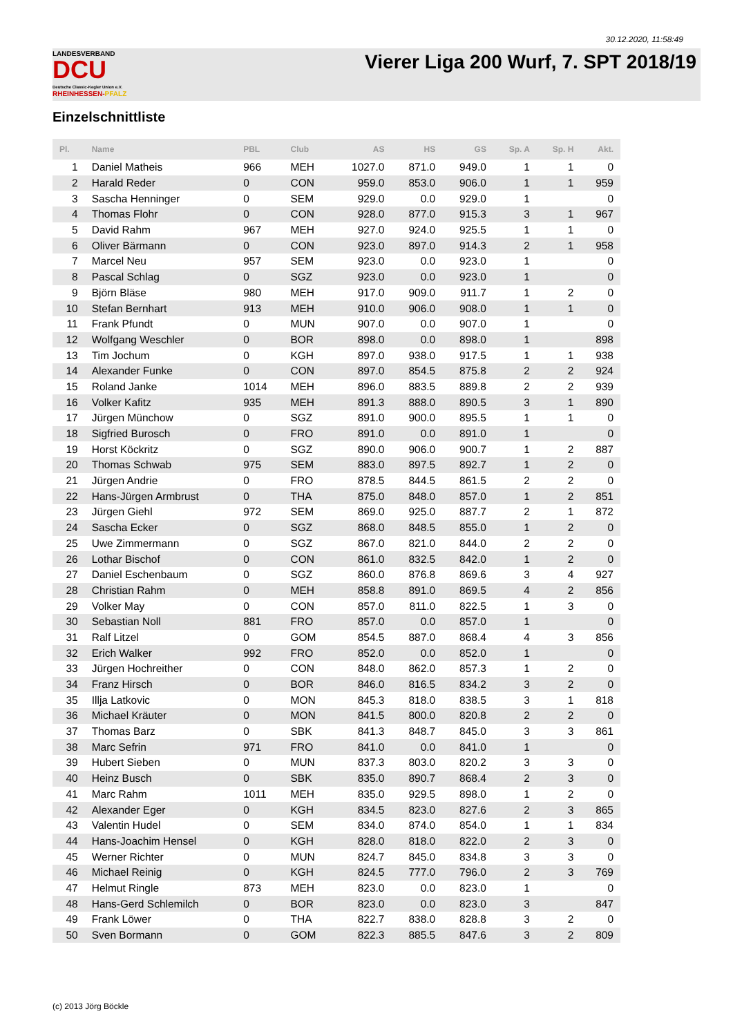30.12.2020, 11:58:49
LANDESVERBAND
DCU
Deutsche Classic-Kegler Union e.V.
RHEINHESSEN-PFALZ
Vierer Liga 200 Wurf, 7. SPT 2018/19
Einzelschnittliste
| Pl. | Name | PBL | Club | AS | HS | GS | Sp. A | Sp. H | Akt. |
| --- | --- | --- | --- | --- | --- | --- | --- | --- | --- |
| 1 | Daniel Matheis | 966 | MEH | 1027.0 | 871.0 | 949.0 | 1 | 1 | 0 |
| 2 | Harald Reder | 0 | CON | 959.0 | 853.0 | 906.0 | 1 | 1 | 959 |
| 3 | Sascha Henninger | 0 | SEM | 929.0 | 0.0 | 929.0 | 1 | | 0 |
| 4 | Thomas Flohr | 0 | CON | 928.0 | 877.0 | 915.3 | 3 | 1 | 967 |
| 5 | David Rahm | 967 | MEH | 927.0 | 924.0 | 925.5 | 1 | 1 | 0 |
| 6 | Oliver Bärmann | 0 | CON | 923.0 | 897.0 | 914.3 | 2 | 1 | 958 |
| 7 | Marcel Neu | 957 | SEM | 923.0 | 0.0 | 923.0 | 1 | | 0 |
| 8 | Pascal Schlag | 0 | SGZ | 923.0 | 0.0 | 923.0 | 1 | | 0 |
| 9 | Björn Bläse | 980 | MEH | 917.0 | 909.0 | 911.7 | 1 | 2 | 0 |
| 10 | Stefan Bernhart | 913 | MEH | 910.0 | 906.0 | 908.0 | 1 | 1 | 0 |
| 11 | Frank Pfundt | 0 | MUN | 907.0 | 0.0 | 907.0 | 1 | | 0 |
| 12 | Wolfgang Weschler | 0 | BOR | 898.0 | 0.0 | 898.0 | 1 | | 898 |
| 13 | Tim Jochum | 0 | KGH | 897.0 | 938.0 | 917.5 | 1 | 1 | 938 |
| 14 | Alexander Funke | 0 | CON | 897.0 | 854.5 | 875.8 | 2 | 2 | 924 |
| 15 | Roland Janke | 1014 | MEH | 896.0 | 883.5 | 889.8 | 2 | 2 | 939 |
| 16 | Volker Kafitz | 935 | MEH | 891.3 | 888.0 | 890.5 | 3 | 1 | 890 |
| 17 | Jürgen Münchow | 0 | SGZ | 891.0 | 900.0 | 895.5 | 1 | 1 | 0 |
| 18 | Sigfried Burosch | 0 | FRO | 891.0 | 0.0 | 891.0 | 1 | | 0 |
| 19 | Horst Köckritz | 0 | SGZ | 890.0 | 906.0 | 900.7 | 1 | 2 | 887 |
| 20 | Thomas Schwab | 975 | SEM | 883.0 | 897.5 | 892.7 | 1 | 2 | 0 |
| 21 | Jürgen Andrie | 0 | FRO | 878.5 | 844.5 | 861.5 | 2 | 2 | 0 |
| 22 | Hans-Jürgen Armbrust | 0 | THA | 875.0 | 848.0 | 857.0 | 1 | 2 | 851 |
| 23 | Jürgen Giehl | 972 | SEM | 869.0 | 925.0 | 887.7 | 2 | 1 | 872 |
| 24 | Sascha Ecker | 0 | SGZ | 868.0 | 848.5 | 855.0 | 1 | 2 | 0 |
| 25 | Uwe Zimmermann | 0 | SGZ | 867.0 | 821.0 | 844.0 | 2 | 2 | 0 |
| 26 | Lothar Bischof | 0 | CON | 861.0 | 832.5 | 842.0 | 1 | 2 | 0 |
| 27 | Daniel Eschenbaum | 0 | SGZ | 860.0 | 876.8 | 869.6 | 3 | 4 | 927 |
| 28 | Christian Rahm | 0 | MEH | 858.8 | 891.0 | 869.5 | 4 | 2 | 856 |
| 29 | Volker May | 0 | CON | 857.0 | 811.0 | 822.5 | 1 | 3 | 0 |
| 30 | Sebastian Noll | 881 | FRO | 857.0 | 0.0 | 857.0 | 1 | | 0 |
| 31 | Ralf Litzel | 0 | GOM | 854.5 | 887.0 | 868.4 | 4 | 3 | 856 |
| 32 | Erich Walker | 992 | FRO | 852.0 | 0.0 | 852.0 | 1 | | 0 |
| 33 | Jürgen Hochreither | 0 | CON | 848.0 | 862.0 | 857.3 | 1 | 2 | 0 |
| 34 | Franz Hirsch | 0 | BOR | 846.0 | 816.5 | 834.2 | 3 | 2 | 0 |
| 35 | Illja Latkovic | 0 | MON | 845.3 | 818.0 | 838.5 | 3 | 1 | 818 |
| 36 | Michael Kräuter | 0 | MON | 841.5 | 800.0 | 820.8 | 2 | 2 | 0 |
| 37 | Thomas Barz | 0 | SBK | 841.3 | 848.7 | 845.0 | 3 | 3 | 861 |
| 38 | Marc Sefrin | 971 | FRO | 841.0 | 0.0 | 841.0 | 1 | | 0 |
| 39 | Hubert Sieben | 0 | MUN | 837.3 | 803.0 | 820.2 | 3 | 3 | 0 |
| 40 | Heinz Busch | 0 | SBK | 835.0 | 890.7 | 868.4 | 2 | 3 | 0 |
| 41 | Marc Rahm | 1011 | MEH | 835.0 | 929.5 | 898.0 | 1 | 2 | 0 |
| 42 | Alexander Eger | 0 | KGH | 834.5 | 823.0 | 827.6 | 2 | 3 | 865 |
| 43 | Valentin Hudel | 0 | SEM | 834.0 | 874.0 | 854.0 | 1 | 1 | 834 |
| 44 | Hans-Joachim Hensel | 0 | KGH | 828.0 | 818.0 | 822.0 | 2 | 3 | 0 |
| 45 | Werner Richter | 0 | MUN | 824.7 | 845.0 | 834.8 | 3 | 3 | 0 |
| 46 | Michael Reinig | 0 | KGH | 824.5 | 777.0 | 796.0 | 2 | 3 | 769 |
| 47 | Helmut Ringle | 873 | MEH | 823.0 | 0.0 | 823.0 | 1 | | 0 |
| 48 | Hans-Gerd Schlemilch | 0 | BOR | 823.0 | 0.0 | 823.0 | 3 | | 847 |
| 49 | Frank Löwer | 0 | THA | 822.7 | 838.0 | 828.8 | 3 | 2 | 0 |
| 50 | Sven Bormann | 0 | GOM | 822.3 | 885.5 | 847.6 | 3 | 2 | 809 |
(c) 2013 Jörg Böckle